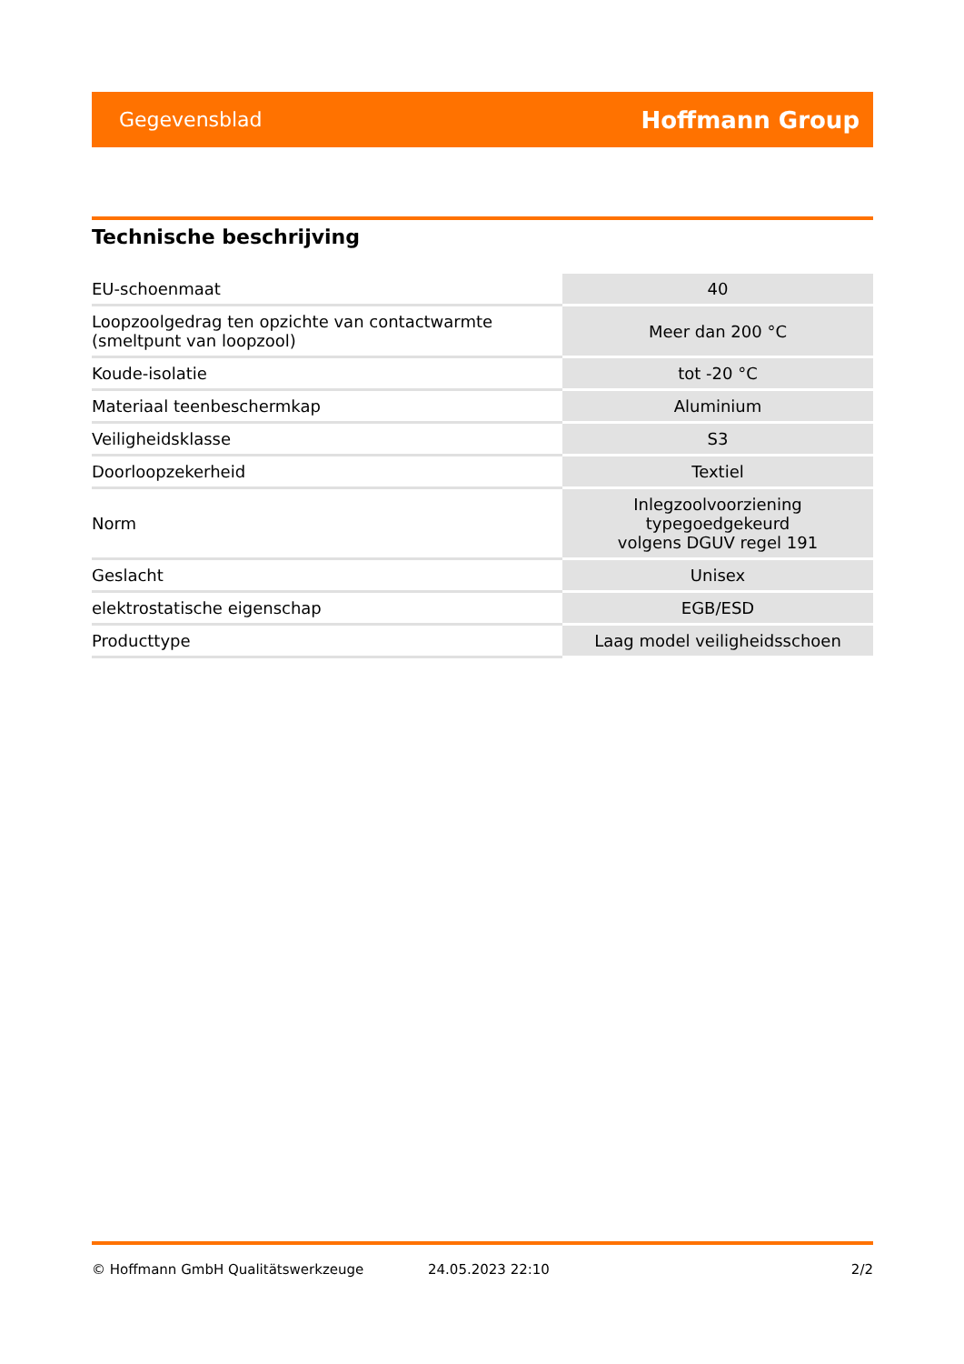Gegevensblad Hoffmann Group
Technische beschrijving
| EU-schoenmaat | 40 |
| Loopzoolgedrag ten opzichte van contactwarmte (smeltpunt van loopzool) | Meer dan 200 °C |
| Koude-isolatie | tot -20 °C |
| Materiaal teenbeschermkap | Aluminium |
| Veiligheidsklasse | S3 |
| Doorloopzekerheid | Textiel |
| Norm | Inlegzoolvoorziening typegoedgekeurd volgens DGUV regel 191 |
| Geslacht | Unisex |
| elektrostatische eigenschap | EGB/ESD |
| Producttype | Laag model veiligheidsschoen |
© Hoffmann GmbH Qualitätswerkzeuge 24.05.2023 22:10 2/2